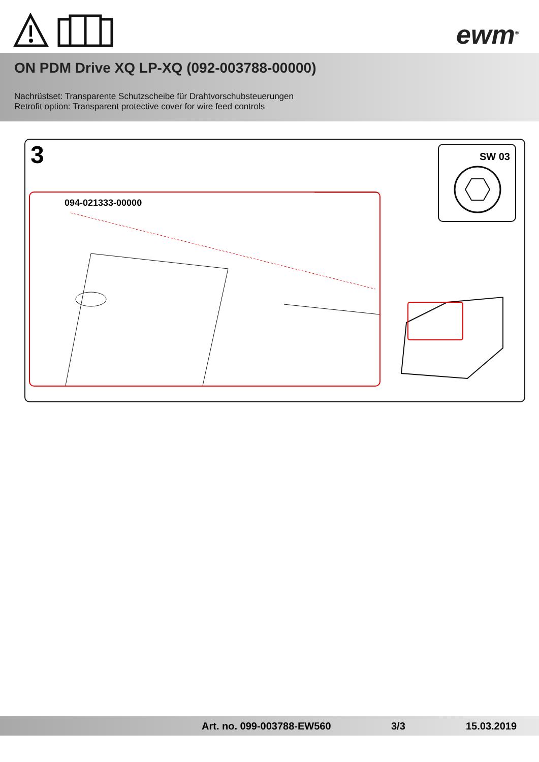ewm<sup>®</sup>
ON PDM Drive XQ LP-XQ (092-003788-00000)
Nachrüstset: Transparente Schutzscheibe für Drahtvorschubsteuerungen
Retrofit option: Transparent protective cover for wire feed controls
3
094-021333-00000
SW 03
Art. no. 099-003788-EW560 3/3 15.03.2019